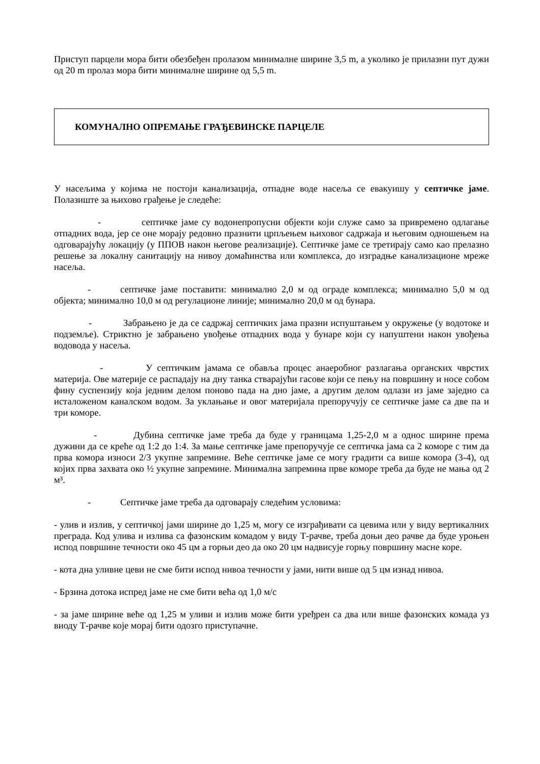Приступ парцели мора бити обезбеђен пролазом минималне ширине 3,5 m, а уколико је прилазни пут дужи од 20 m пролаз мора бити минималне ширине од 5,5 m.
КОМУНАЛНО ОПРЕМАЊЕ ГРАЂЕВИНСКЕ ПАРЦЕЛЕ
У насељима у којима не постоји канализација, отпадне воде насеља се евакуишу у септичке јаме. Полазиште за њихово грађење је следеће:
- септичке јаме су водонепропусни објекти који служе само за привремено одлагање отпадних вода, јер се оне морају редовно празнити црпљењем њиховог садржаја и његовим одношењем на одговарајућу локацију (у ППОВ након његове реализације). Септичке јаме се третирају само као прелазно решење за локалну санитацију на нивоу домаћинства или комплекса, до изградње канализационе мреже насеља.
- септичке јаме поставити: минимално 2,0 м од ограде комплекса; минимално 5,0 м од објекта; минимално 10,0 м од регулационе линије; минимално 20,0 м од бунара.
- Забрањено је да се садржај септичких јама празни испуштањем у окружење (у водотоке и подземље). Стриктно је забрањено увођење отпадних вода у бунаре који су напуштени након увођења водовода у насеља.
- У септичким јамама се обавља процес анаеробног разлагања органских чврстих материја. Ове материје се распадају на дну танка стварајући гасове који се пењу на површину и носе собом фину суспензију која једним делом поново пада на дно јаме, а другим делом одлази из јаме заједно са исталоженом каналском водом. За уклањање и овог материјала препоручују се септичке јаме са две па и три коморе.
- Дубина септичке јаме треба да буде у границама 1,25-2,0 м а однос ширине према дужини да се креће од 1:2 до 1:4. За мање септичке јаме препоручује се септичка јама са 2 коморе с тим да прва комора износи 2/3 укупне запремине. Веће септичке јаме се могу градити са више комора (3-4), од којих прва захвата око ½ укупне запремине. Минимална запремина прве коморе треба да буде не мања од 2 м³.
- Септичке јаме треба да одговарају следећим условима:
- улив и излив, у септичкој јами ширине до 1,25 м, могу се изграђивати са цевима или у виду вертикалних преграда. Код улива и излива са фазонским комадом у виду Т-рачве, треба доњи део рачве да буде уроњен испод површине течности око 45 цм а горњи део да око 20 цм надвисује горњу површину масне коре.
- кота дна уливне цеви не сме бити испод нивоа течности у јами, нити више од 5 цм изнад нивоа.
- Брзина дотока испред јаме не сме бити већа од 1,0 м/с
- за јаме ширине веће од 1,25 м уливи и излив може бити уређрен са два или више фазонских комада уз виоду Т-рачве које морај бити одозго приступачне.